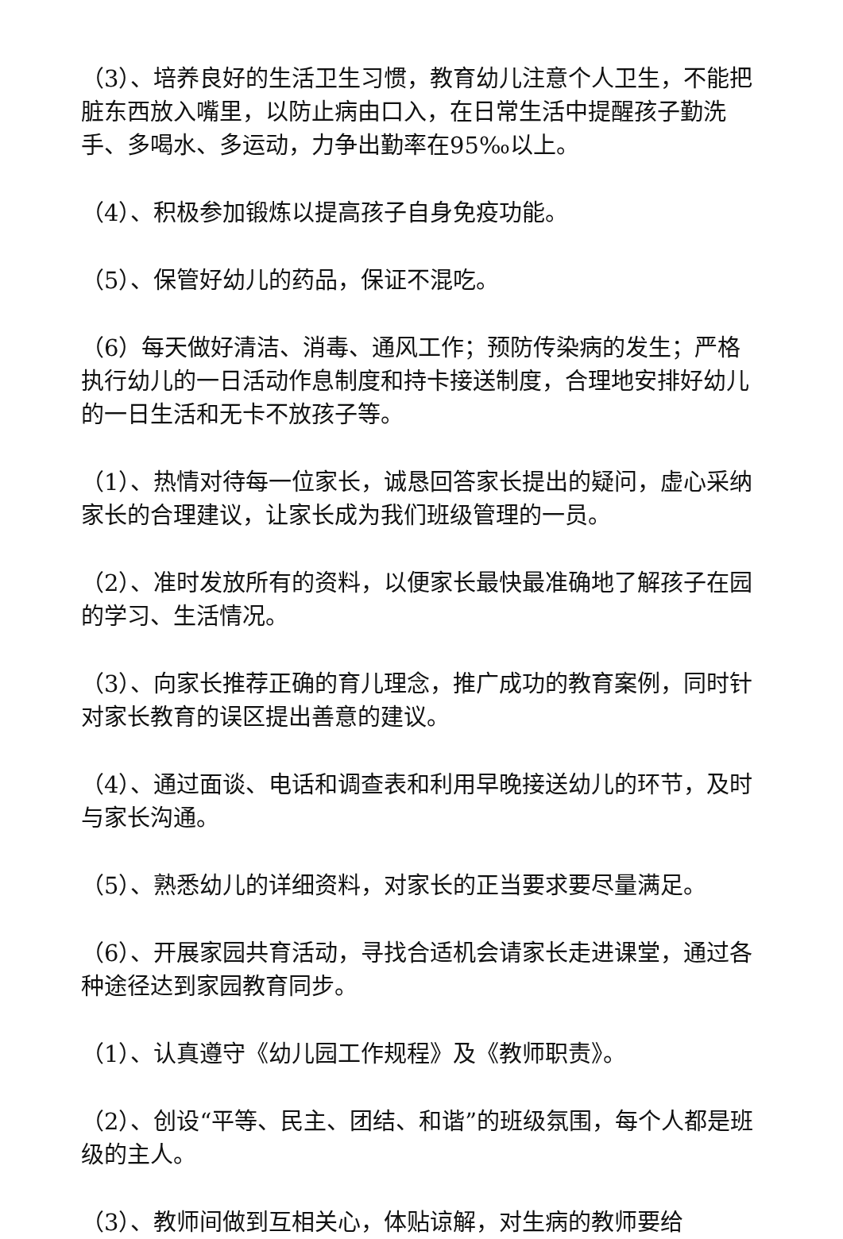（3）、培养良好的生活卫生习惯，教育幼儿注意个人卫生，不能把脏东西放入嘴里，以防止病由口入，在日常生活中提醒孩子勤洗手、多喝水、多运动，力争出勤率在95‰以上。
（4）、积极参加锻炼以提高孩子自身免疫功能。
（5）、保管好幼儿的药品，保证不混吃。
（6）每天做好清洁、消毒、通风工作；预防传染病的发生；严格执行幼儿的一日活动作息制度和持卡接送制度，合理地安排好幼儿的一日生活和无卡不放孩子等。
（1）、热情对待每一位家长，诚恳回答家长提出的疑问，虚心采纳家长的合理建议，让家长成为我们班级管理的一员。
（2）、准时发放所有的资料，以便家长最快最准确地了解孩子在园的学习、生活情况。
（3）、向家长推荐正确的育儿理念，推广成功的教育案例，同时针对家长教育的误区提出善意的建议。
（4）、通过面谈、电话和调查表和利用早晚接送幼儿的环节，及时与家长沟通。
（5）、熟悉幼儿的详细资料，对家长的正当要求要尽量满足。
（6）、开展家园共育活动，寻找合适机会请家长走进课堂，通过各种途径达到家园教育同步。
（1）、认真遵守《幼儿园工作规程》及《教师职责》。
（2）、创设“平等、民主、团结、和谐”的班级氛围，每个人都是班级的主人。
（3）、教师间做到互相关心，体贴谅解，对生病的教师要给